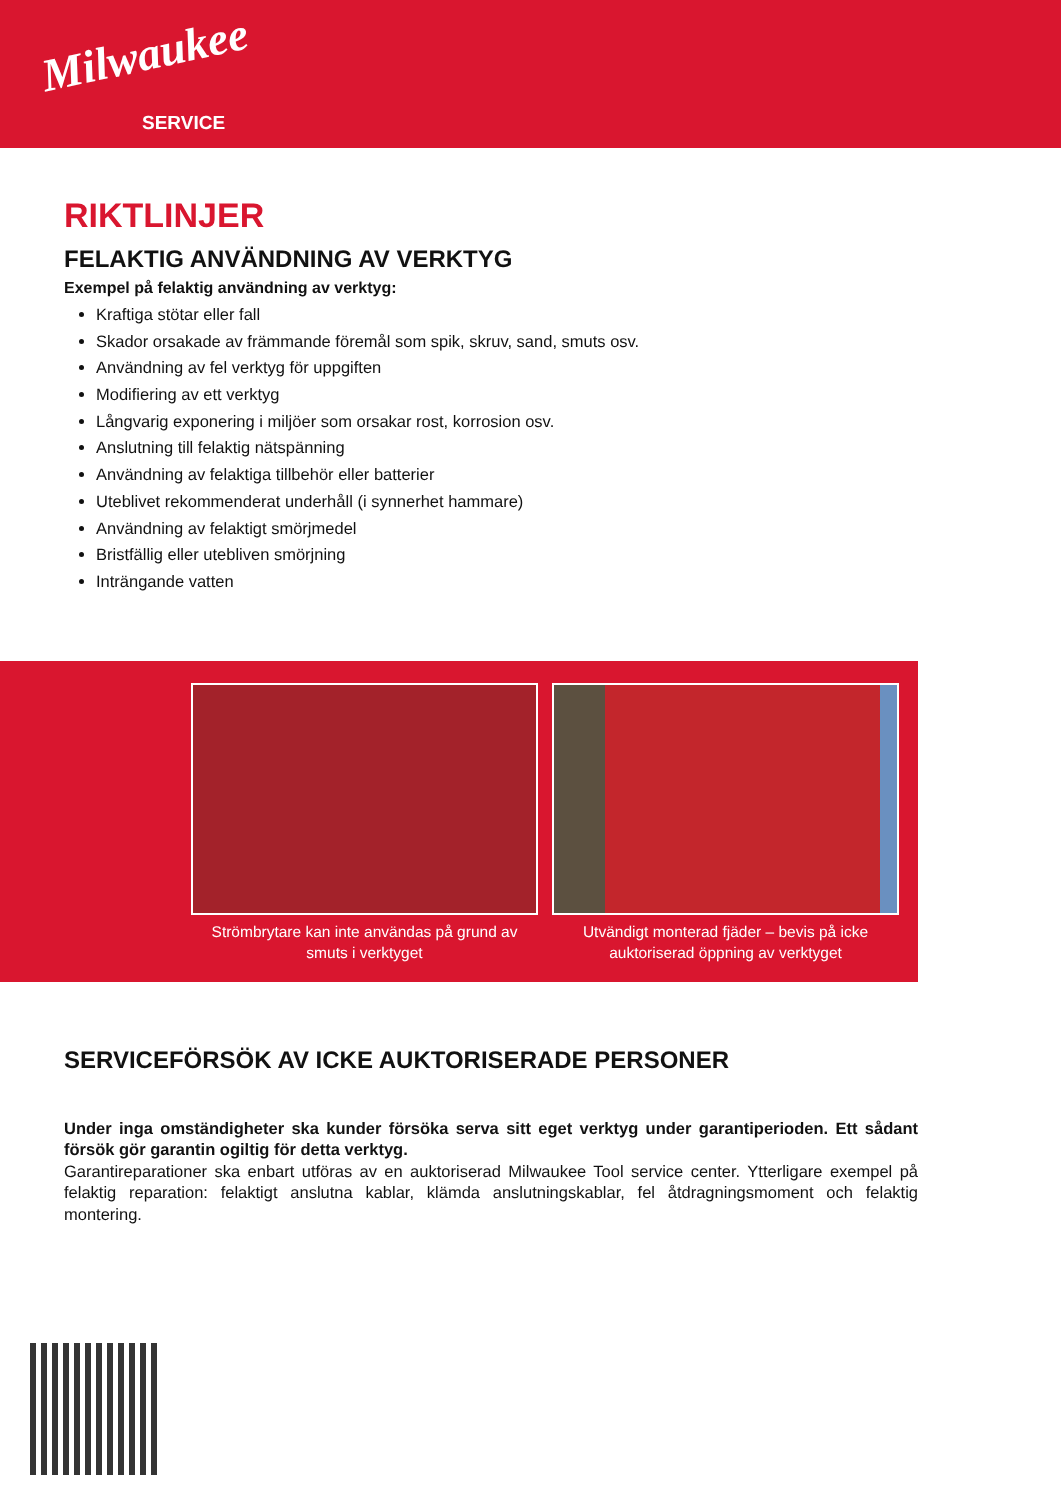Milwaukee
SERVICE
RIKTLINJER
FELAKTIG ANVÄNDNING AV VERKTYG
Exempel på felaktig användning av verktyg:
Kraftiga stötar eller fall
Skador orsakade av främmande föremål som spik, skruv, sand, smuts osv.
Användning av fel verktyg för uppgiften
Modifiering av ett verktyg
Långvarig exponering i miljöer som orsakar rost, korrosion osv.
Anslutning till felaktig nätspänning
Användning av felaktiga tillbehör eller batterier
Uteblivet rekommenderat underhåll (i synnerhet hammare)
Användning av felaktigt smörjmedel
Bristfällig eller utebliven smörjning
Inträngande vatten
Strömbrytare kan inte användas på grund av smuts i verktyget
Utvändigt monterad fjäder – bevis på icke auktoriserad öppning av verktyget
SERVICEFÖRSÖK AV ICKE AUKTORISERADE PERSONER
Under inga omständigheter ska kunder försöka serva sitt eget verktyg under garantiperioden. Ett sådant försök gör garantin ogiltig för detta verktyg.
Garantireparationer ska enbart utföras av en auktoriserad Milwaukee Tool service center. Ytterligare exempel på felaktig reparation: felaktigt anslutna kablar, klämda anslutningskablar, fel åtdragningsmoment och felaktig montering.